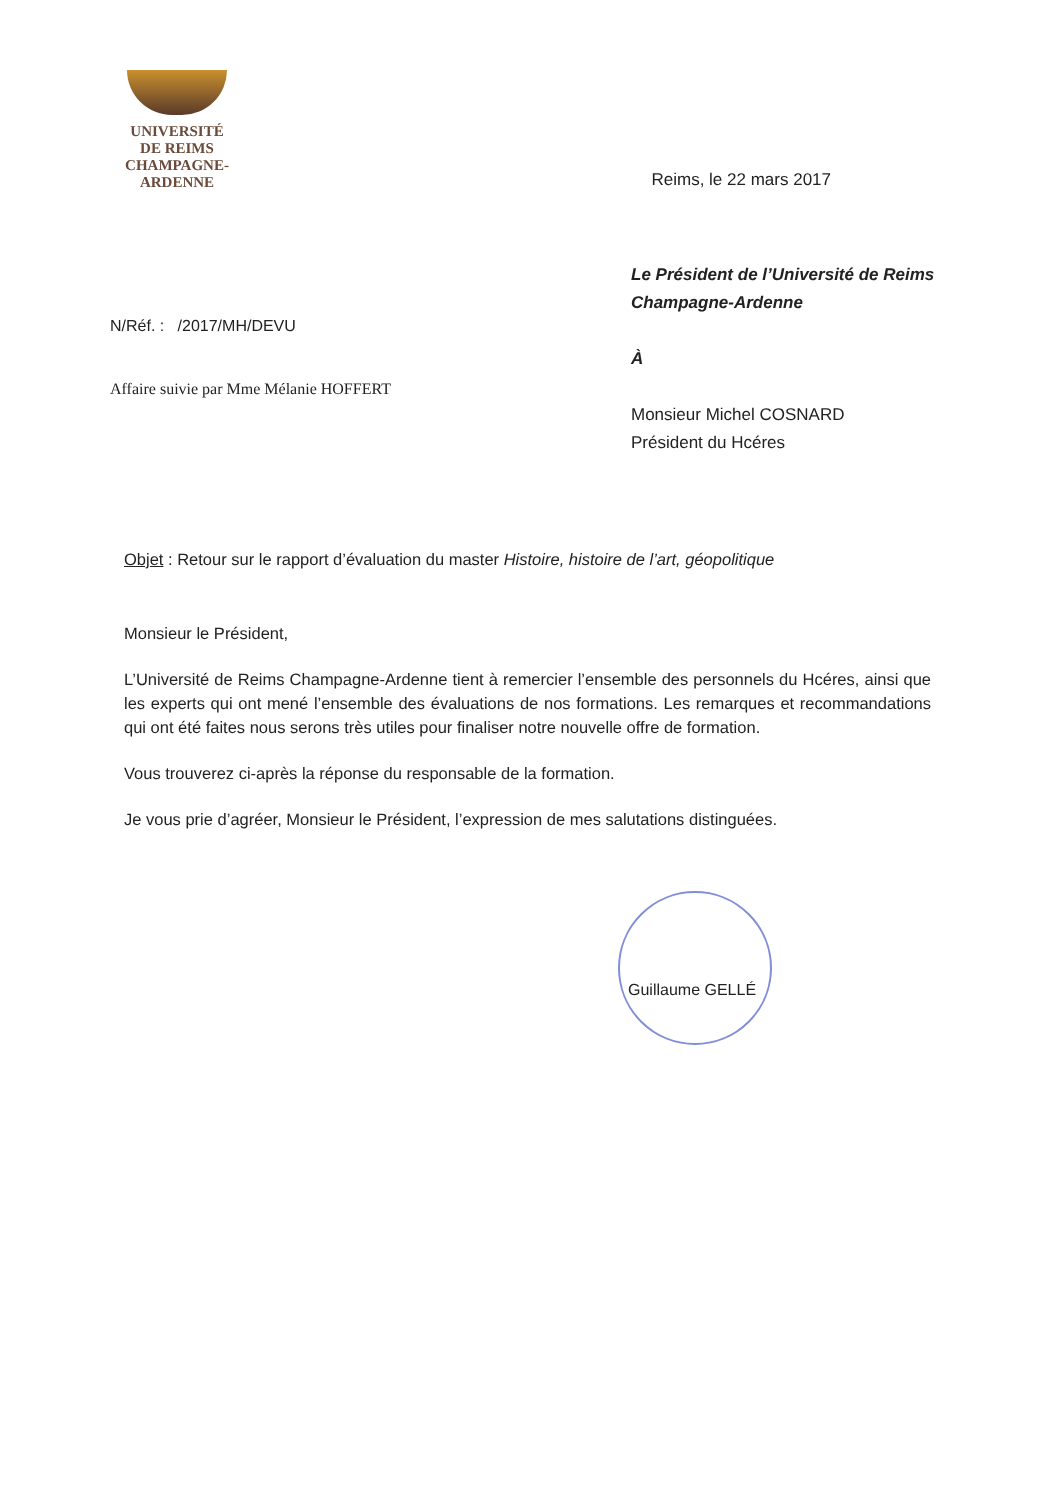UNIVERSITÉ
DE REIMS
CHAMPAGNE-ARDENNE
Reims, le 22 mars 2017
N/Réf. : /2017/MH/DEVU
Affaire suivie par Mme Mélanie HOFFERT
Le Président de l’Université de Reims
Champagne-Ardenne
À
Monsieur Michel COSNARD
Président du Hcéres
Objet : Retour sur le rapport d’évaluation du master Histoire, histoire de l’art, géopolitique
Monsieur le Président,
L’Université de Reims Champagne-Ardenne tient à remercier l’ensemble des personnels du Hcéres, ainsi que les experts qui ont mené l’ensemble des évaluations de nos formations. Les remarques et recommandations qui ont été faites nous serons très utiles pour finaliser notre nouvelle offre de formation.
Vous trouverez ci-après la réponse du responsable de la formation.
Je vous prie d’agréer, Monsieur le Président, l’expression de mes salutations distinguées.
Guillaume GELLÉ